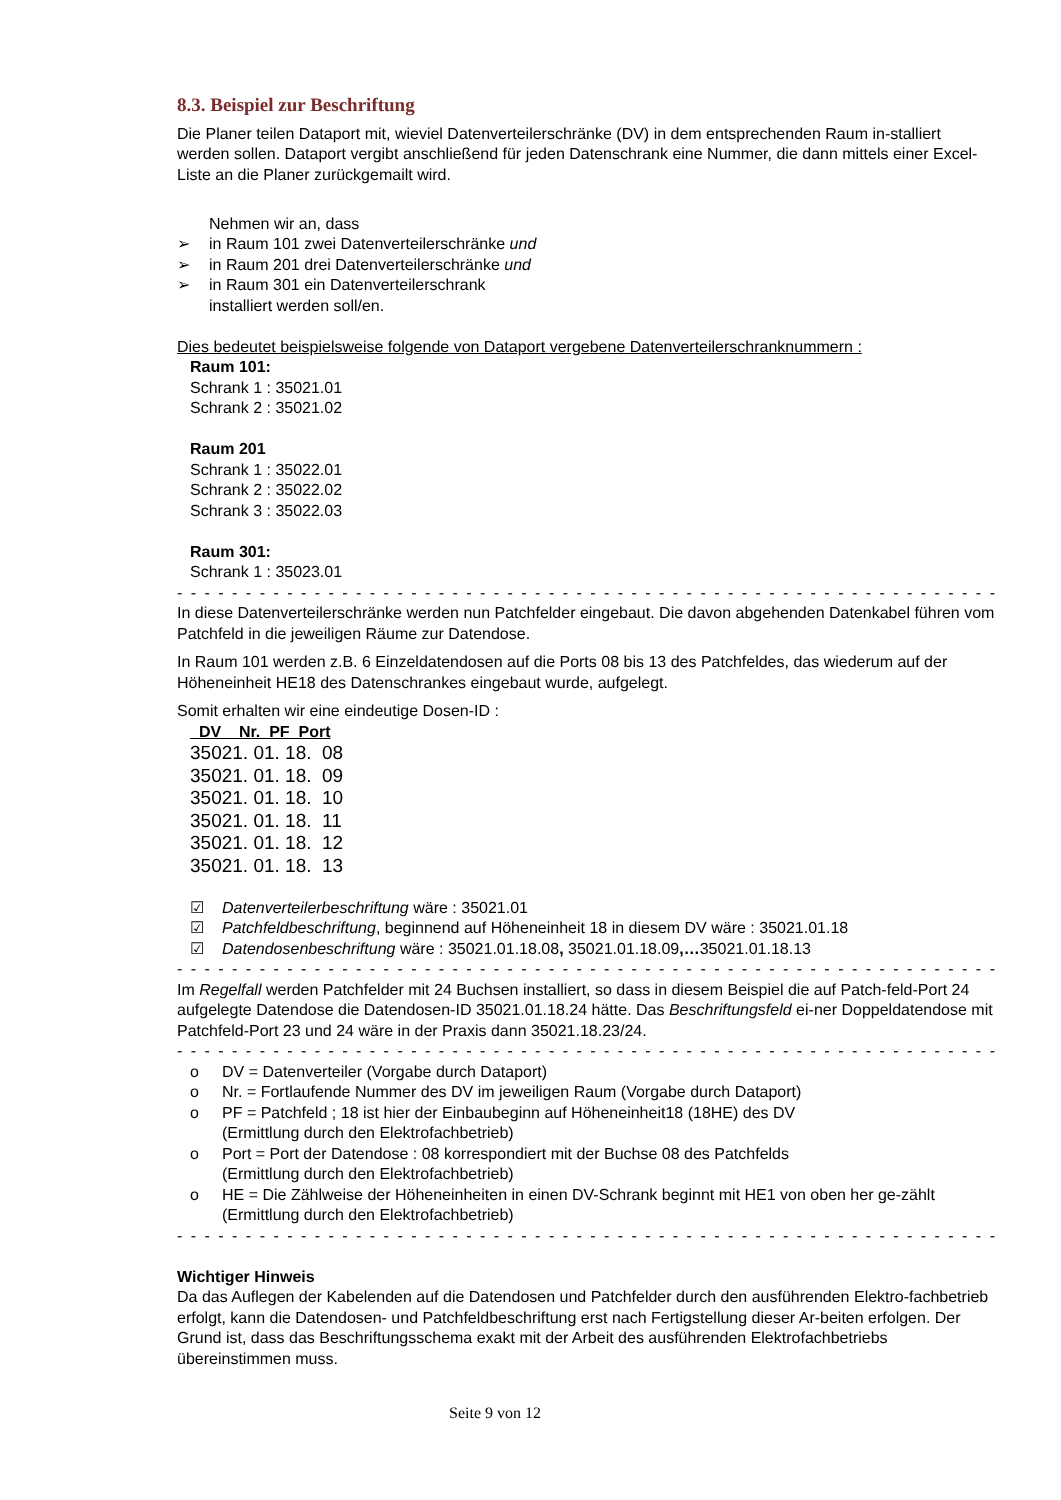8.3. Beispiel zur Beschriftung
Die Planer teilen Dataport mit, wieviel Datenverteilerschränke (DV) in dem entsprechenden Raum in-stalliert werden sollen. Dataport vergibt anschließend für jeden Datenschrank eine Nummer, die dann mittels einer Excel-Liste an die Planer zurückgemailt wird.
Nehmen wir an, dass
➢ in Raum 101 zwei Datenverteilerschränke und
➢ in Raum 201 drei Datenverteilerschränke und
➢ in Raum 301 ein Datenverteilerschrank
installiert werden soll/en.
Dies bedeutet beispielsweise folgende von Dataport vergebene Datenverteilerschranknummern :
Raum 101:
Schrank 1 : 35021.01
Schrank 2 : 35021.02
Raum 201
Schrank 1 : 35022.01
Schrank 2 : 35022.02
Schrank 3 : 35022.03
Raum 301:
Schrank 1 : 35023.01
- - - - - - - - - - - - - - - - - - - - - - - - - - - - - - - - - - - - - - - - - - - - - - - - - - - - - - - - - - - - - - - - - - - - - - - - - - -
In diese Datenverteilerschränke werden nun Patchfelder eingebaut. Die davon abgehenden Datenkabel führen vom Patchfeld in die jeweiligen Räume zur Datendose.
In Raum 101 werden z.B. 6 Einzeldatendosen auf die Ports 08 bis 13 des Patchfeldes, das wiederum auf der Höheneinheit HE18 des Datenschrankes eingebaut wurde, aufgelegt.
Somit erhalten wir eine eindeutige Dosen-ID :
DV Nr. PF Port
35021. 01. 18. 08
35021. 01. 18. 09
35021. 01. 18. 10
35021. 01. 18. 11
35021. 01. 18. 12
35021. 01. 18. 13
☑ Datenverteilerbeschriftung wäre : 35021.01
☑ Patchfeldbeschriftung, beginnend auf Höheneinheit 18 in diesem DV wäre : 35021.01.18
☑ Datendosenbeschriftung wäre : 35021.01.18.08, 35021.01.18.09,…35021.01.18.13
- - - - - - - - - - - - - - - - - - - - - - - - - - - - - - - - - - - - - - - - - - - - - - - - - - - - - - - - - - - - - - - - - - - - - - - - - - -
Im Regelfall werden Patchfelder mit 24 Buchsen installiert, so dass in diesem Beispiel die auf Patch-feld-Port 24 aufgelegte Datendose die Datendosen-ID 35021.01.18.24 hätte. Das Beschriftungsfeld ei-ner Doppeldatendose mit Patchfeld-Port 23 und 24 wäre in der Praxis dann 35021.18.23/24.
- - - - - - - - - - - - - - - - - - - - - - - - - - - - - - - - - - - - - - - - - - - - - - - - - - - - - - - - - - - - - - - - - - - - - - - - - - -
o DV = Datenverteiler (Vorgabe durch Dataport)
o Nr. = Fortlaufende Nummer des DV im jeweiligen Raum (Vorgabe durch Dataport)
o PF = Patchfeld ; 18 ist hier der Einbaubeginn auf Höheneinheit18 (18HE) des DV
(Ermittlung durch den Elektrofachbetrieb)
o Port = Port der Datendose : 08 korrespondiert mit der Buchse 08 des Patchfelds
(Ermittlung durch den Elektrofachbetrieb)
o HE = Die Zählweise der Höheneinheiten in einen DV-Schrank beginnt mit HE1 von oben her ge-zählt (Ermittlung durch den Elektrofachbetrieb)
- - - - - - - - - - - - - - - - - - - - - - - - - - - - - - - - - - - - - - - - - - - - - - - - - - - - - - - - - - - - - - - - - - - - - - - - - - -
Wichtiger Hinweis
Da das Auflegen der Kabelenden auf die Datendosen und Patchfelder durch den ausführenden Elektro-fachbetrieb erfolgt, kann die Datendosen- und Patchfeldbeschriftung erst nach Fertigstellung dieser Ar-beiten erfolgen. Der Grund ist, dass das Beschriftungsschema exakt mit der Arbeit des ausführenden Elektrofachbetriebs übereinstimmen muss.
Seite 9 von 12